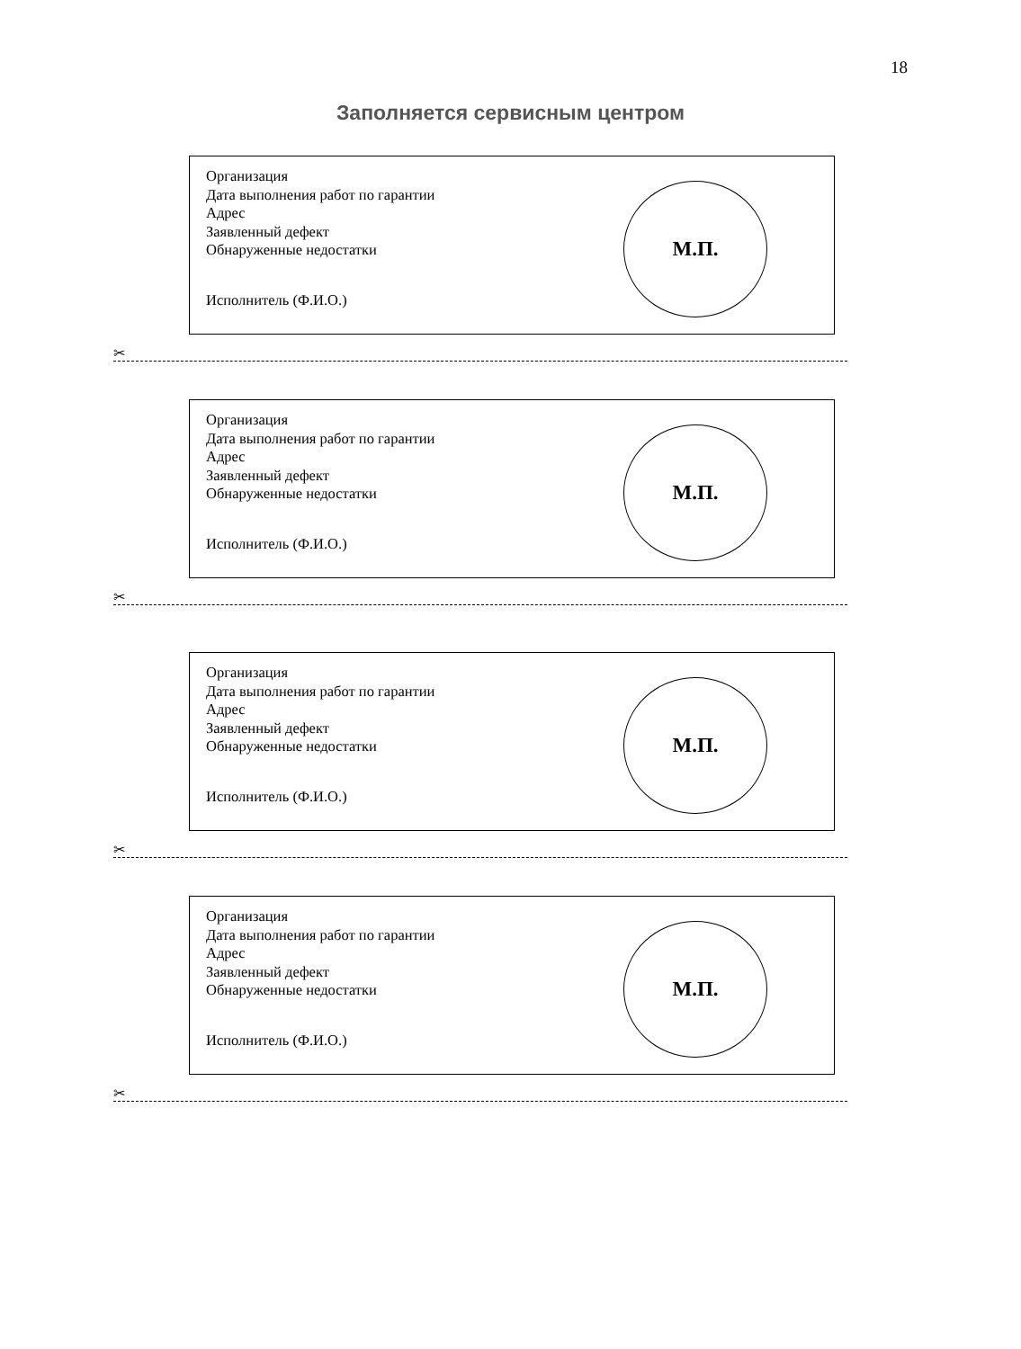18
Заполняется сервисным центром
Организация
Дата выполнения работ по гарантии
Адрес
Заявленный дефект
Обнаруженные недостатки
Исполнитель (Ф.И.О.)
М.П.
✂
Организация
Дата выполнения работ по гарантии
Адрес
Заявленный дефект
Обнаруженные недостатки
Исполнитель (Ф.И.О.)
М.П.
✂
Организация
Дата выполнения работ по гарантии
Адрес
Заявленный дефект
Обнаруженные недостатки
Исполнитель (Ф.И.О.)
М.П.
✂
Организация
Дата выполнения работ по гарантии
Адрес
Заявленный дефект
Обнаруженные недостатки
Исполнитель (Ф.И.О.)
М.П.
✂